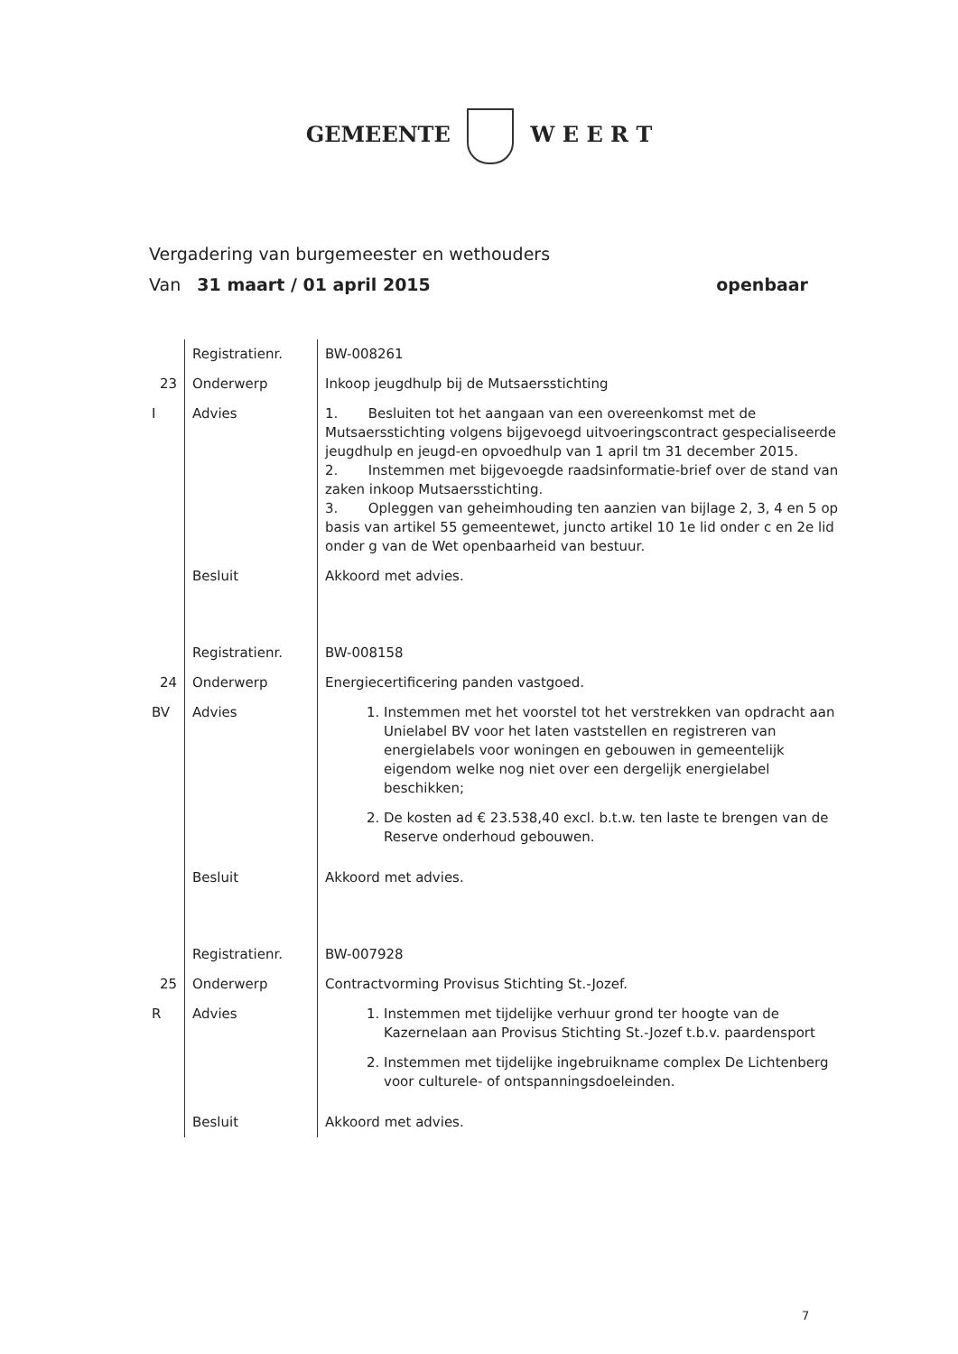GEMEENTE W E E R T
Vergadering van burgemeester en wethouders
Van 31 maart / 01 april 2015 openbaar
| | Registratienr. | BW-008261 |
| 23 | Onderwerp | Inkoop jeugdhulp bij de Mutsaersstichting |
| I | Advies | 1. Besluiten tot het aangaan van een overeenkomst met de Mutsaersstichting volgens bijgevoegd uitvoeringscontract gespecialiseerde jeugdhulp en jeugd-en opvoedhulp van 1 april tm 31 december 2015. 2. Instemmen met bijgevoegde raadsinformatie-brief over de stand van zaken inkoop Mutsaersstichting. 3. Opleggen van geheimhouding ten aanzien van bijlage 2, 3, 4 en 5 op basis van artikel 55 gemeentewet, juncto artikel 10 1e lid onder c en 2e lid onder g van de Wet openbaarheid van bestuur. |
| | Besluit | Akkoord met advies. |
| | Registratienr. | BW-008158 |
| 24 | Onderwerp | Energiecertificering panden vastgoed. |
| BV | Advies | 1. Instemmen met het voorstel tot het verstrekken van opdracht aan Unielabel BV voor het laten vaststellen en registreren van energielabels voor woningen en gebouwen in gemeentelijk eigendom welke nog niet over een dergelijk energielabel beschikken; 2. De kosten ad € 23.538,40 excl. b.t.w. ten laste te brengen van de Reserve onderhoud gebouwen. |
| | Besluit | Akkoord met advies. |
| | Registratienr. | BW-007928 |
| 25 | Onderwerp | Contractvorming Provisus Stichting St.-Jozef. |
| R | Advies | 1. Instemmen met tijdelijke verhuur grond ter hoogte van de Kazernelaan aan Provisus Stichting St.-Jozef t.b.v. paardensport 2. Instemmen met tijdelijke ingebruikname complex De Lichtenberg voor culturele- of ontspanningsdoeleinden. |
| | Besluit | Akkoord met advies. |
7